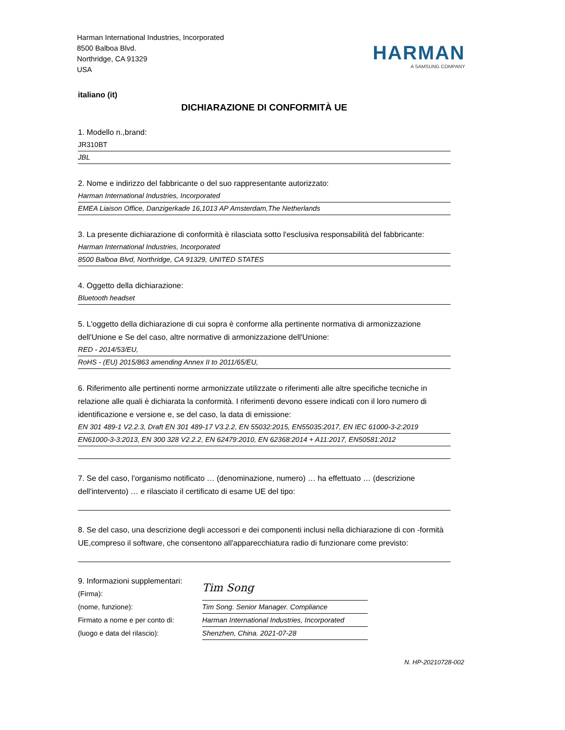Harman International Industries, Incorporated
8500 Balboa Blvd.
Northridge, CA 91329
USA
HARMAN
A SAMSUNG COMPANY
italiano (it)
DICHIARAZIONE DI CONFORMITÀ UE
1. Modello n.,brand:
JR310BT
JBL
2. Nome e indirizzo del fabbricante o del suo rappresentante autorizzato:
Harman International Industries, Incorporated
EMEA Liaison Office, Danzigerkade 16,1013 AP Amsterdam,The Netherlands
3. La presente dichiarazione di conformità è rilasciata sotto l'esclusiva responsabilità del fabbricante:
Harman International Industries, Incorporated
8500 Balboa Blvd, Northridge, CA 91329, UNITED STATES
4. Oggetto della dichiarazione:
Bluetooth headset
5. L'oggetto della dichiarazione di cui sopra è conforme alla pertinente normativa di armonizzazione dell'Unione e Se del caso, altre normative di armonizzazione dell'Unione:
RED - 2014/53/EU,
RoHS - (EU) 2015/863 amending Annex II to 2011/65/EU,
6. Riferimento alle pertinenti norme armonizzate utilizzate o riferimenti alle altre specifiche tecniche in relazione alle quali è dichiarata la conformità. I riferimenti devono essere indicati con il loro numero di identificazione e versione e, se del caso, la data di emissione:
EN 301 489-1 V2.2.3, Draft EN 301 489-17 V3.2.2, EN 55032:2015, EN55035:2017, EN IEC 61000-3-2:2019
EN61000-3-3:2013, EN 300 328 V2.2.2, EN 62479:2010, EN 62368:2014 + A11:2017, EN50581:2012
7. Se del caso, l'organismo notificato … (denominazione, numero) … ha effettuato … (descrizione dell'intervento) … e rilasciato il certificato di esame UE del tipo:
8. Se del caso, una descrizione degli accessori e dei componenti inclusi nella dichiarazione di con -formità UE,compreso il software, che consentono all'apparecchiatura radio di funzionare come previsto:
9. Informazioni supplementari:
(Firma):
Tim Song
(nome, funzione):
Tim Song. Senior Manager. Compliance
Firmato a nome e per conto di:
Harman International Industries, Incorporated
(luogo e data del rilascio):
Shenzhen, China. 2021-07-28
N. HP-20210728-002